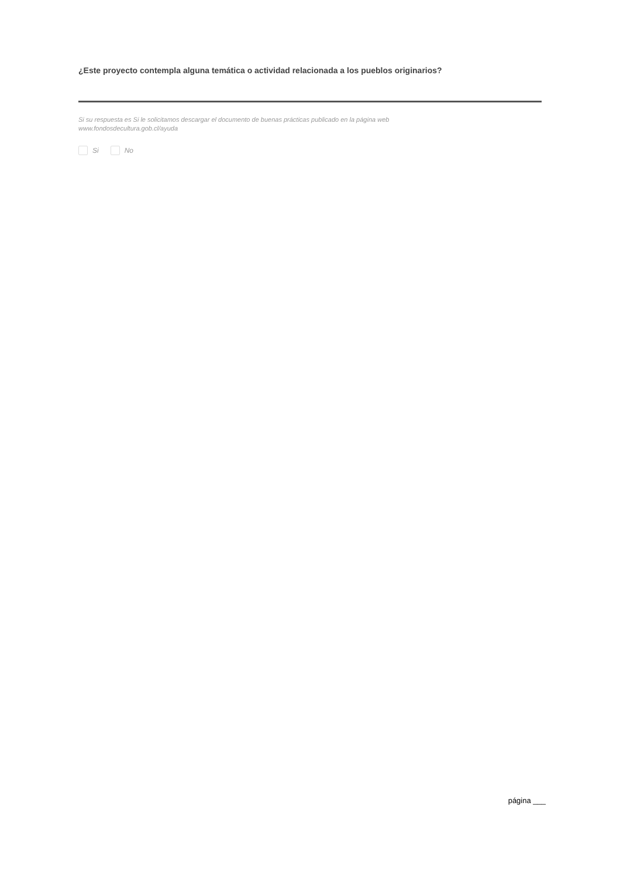¿Este proyecto contempla alguna temática o actividad relacionada a los pueblos originarios?
Si su respuesta es Si le solicitamos descargar el documento de buenas prácticas publicado en la página web
www.fondosdecultura.gob.cl/ayuda
Si No
página ___